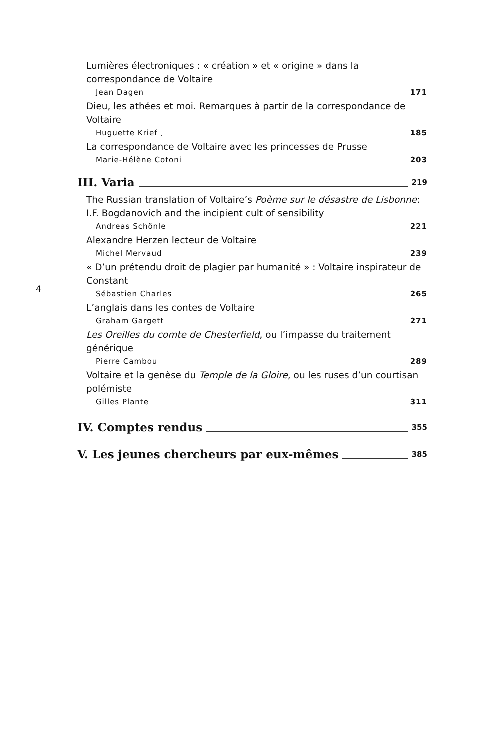4
Lumières électroniques : « création » et « origine » dans la correspondance de Voltaire
Jean Dagen 171
Dieu, les athées et moi. Remarques à partir de la correspondance de Voltaire
Huguette Krief 185
La correspondance de Voltaire avec les princesses de Prusse
Marie-Hélène Cotoni 203
III. Varia 219
The Russian translation of Voltaire’s Poème sur le désastre de Lisbonne: I.F. Bogdanovich and the incipient cult of sensibility
Andreas Schönle 221
Alexandre Herzen lecteur de Voltaire
Michel Mervaud 239
« D’un prétendu droit de plagier par humanité » : Voltaire inspirateur de Constant
Sébastien Charles 265
L’anglais dans les contes de Voltaire
Graham Gargett 271
Les Oreilles du comte de Chesterfield, ou l’impasse du traitement générique
Pierre Cambou 289
Voltaire et la genèse du Temple de la Gloire, ou les ruses d’un courtisan polémiste
Gilles Plante 311
IV. Comptes rendus 355
V. Les jeunes chercheurs par eux-mêmes 385